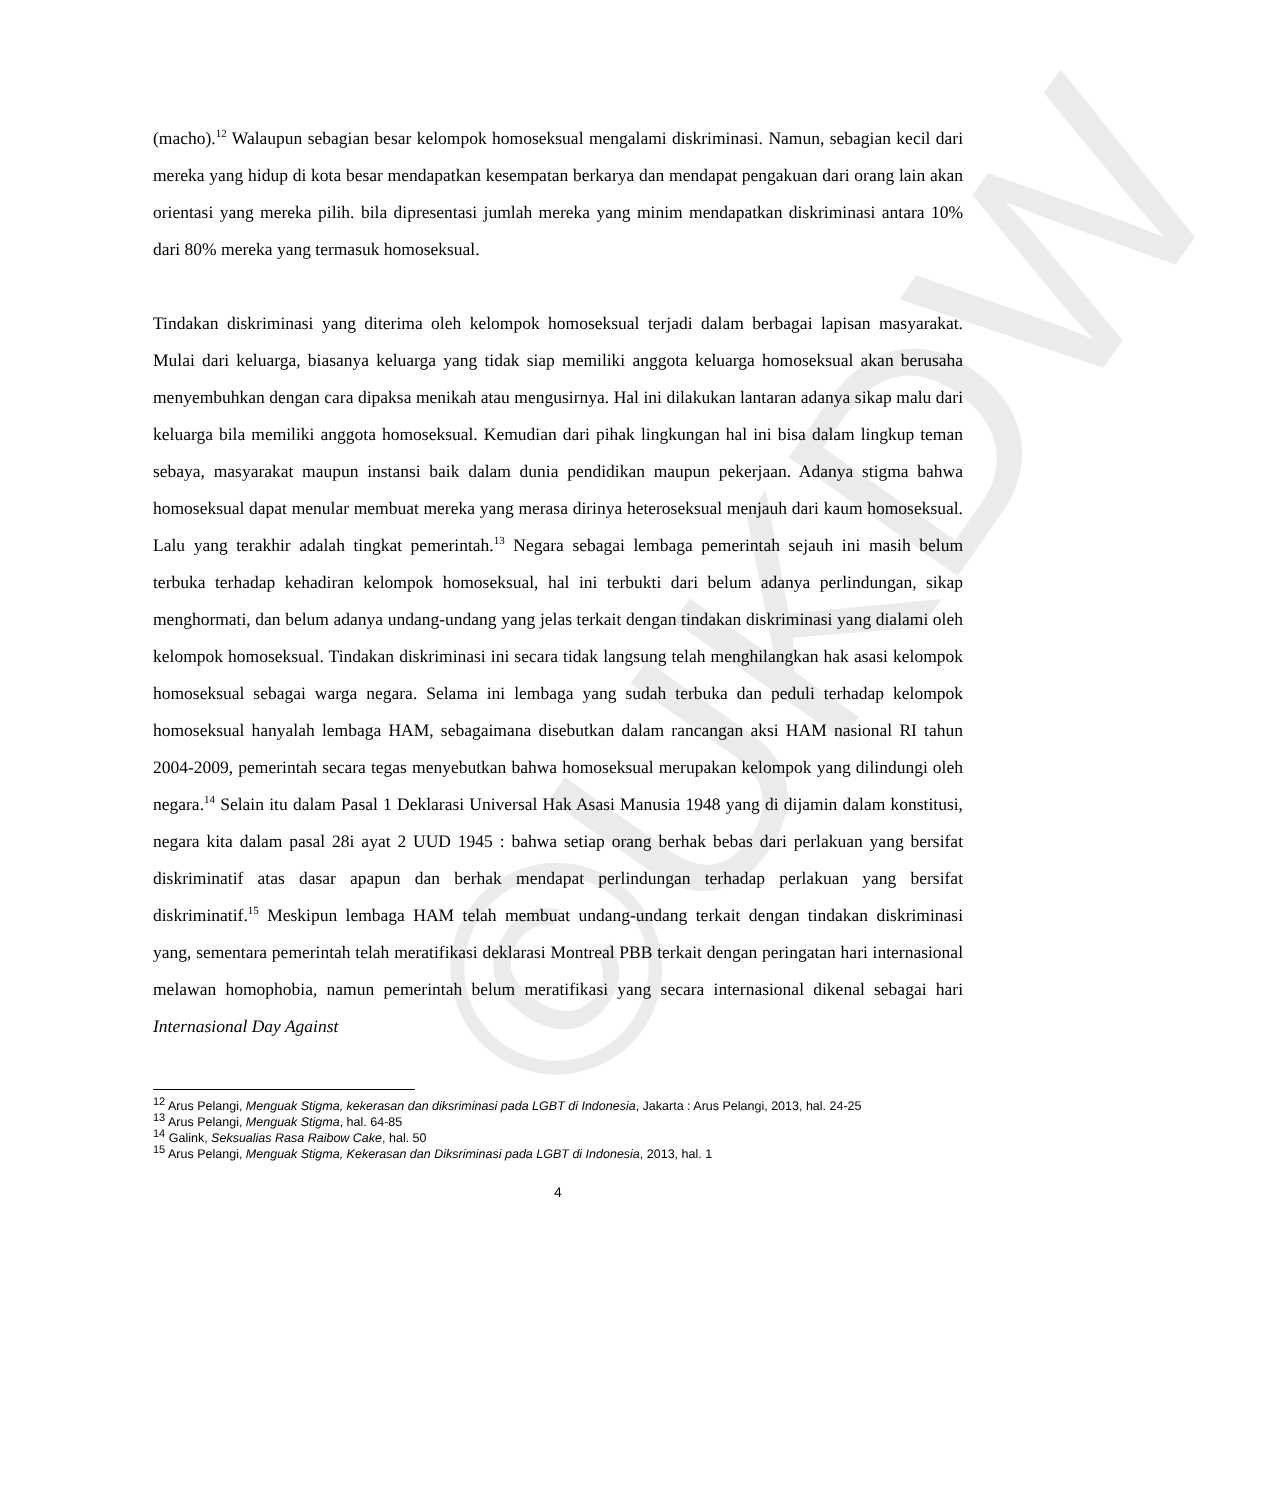©UKDW
(macho).<sup>12</sup> Walaupun sebagian besar kelompok homoseksual mengalami diskriminasi. Namun, sebagian kecil dari mereka yang hidup di kota besar mendapatkan kesempatan berkarya dan mendapat pengakuan dari orang lain akan orientasi yang mereka pilih. bila dipresentasi jumlah mereka yang minim mendapatkan diskriminasi antara 10% dari 80% mereka yang termasuk homoseksual.
Tindakan diskriminasi yang diterima oleh kelompok homoseksual terjadi dalam berbagai lapisan masyarakat. Mulai dari keluarga, biasanya keluarga yang tidak siap memiliki anggota keluarga homoseksual akan berusaha menyembuhkan dengan cara dipaksa menikah atau mengusirnya. Hal ini dilakukan lantaran adanya sikap malu dari keluarga bila memiliki anggota homoseksual. Kemudian dari pihak lingkungan hal ini bisa dalam lingkup teman sebaya, masyarakat maupun instansi baik dalam dunia pendidikan maupun pekerjaan. Adanya stigma bahwa homoseksual dapat menular membuat mereka yang merasa dirinya heteroseksual menjauh dari kaum homoseksual. Lalu yang terakhir adalah tingkat pemerintah.<sup>13</sup> Negara sebagai lembaga pemerintah sejauh ini masih belum terbuka terhadap kehadiran kelompok homoseksual, hal ini terbukti dari belum adanya perlindungan, sikap menghormati, dan belum adanya undang-undang yang jelas terkait dengan tindakan diskriminasi yang dialami oleh kelompok homoseksual. Tindakan diskriminasi ini secara tidak langsung telah menghilangkan hak asasi kelompok homoseksual sebagai warga negara. Selama ini lembaga yang sudah terbuka dan peduli terhadap kelompok homoseksual hanyalah lembaga HAM, sebagaimana disebutkan dalam rancangan aksi HAM nasional RI tahun 2004-2009, pemerintah secara tegas menyebutkan bahwa homoseksual merupakan kelompok yang dilindungi oleh negara.<sup>14</sup> Selain itu dalam Pasal 1 Deklarasi Universal Hak Asasi Manusia 1948 yang di dijamin dalam konstitusi, negara kita dalam pasal 28i ayat 2 UUD 1945 : bahwa setiap orang berhak bebas dari perlakuan yang bersifat diskriminatif atas dasar apapun dan berhak mendapat perlindungan terhadap perlakuan yang bersifat diskriminatif.<sup>15</sup> Meskipun lembaga HAM telah membuat undang-undang terkait dengan tindakan diskriminasi yang, sementara pemerintah telah meratifikasi deklarasi Montreal PBB terkait dengan peringatan hari internasional melawan homophobia, namun pemerintah belum meratifikasi yang secara internasional dikenal sebagai hari Internasional Day Against
<sup>12</sup> Arus Pelangi, Menguak Stigma, kekerasan dan diksriminasi pada LGBT di Indonesia, Jakarta : Arus Pelangi, 2013, hal. 24-25
<sup>13</sup> Arus Pelangi, Menguak Stigma, hal. 64-85
<sup>14</sup> Galink, Seksualias Rasa Raibow Cake, hal. 50
<sup>15</sup> Arus Pelangi, Menguak Stigma, Kekerasan dan Diksriminasi pada LGBT di Indonesia, 2013, hal. 1
4